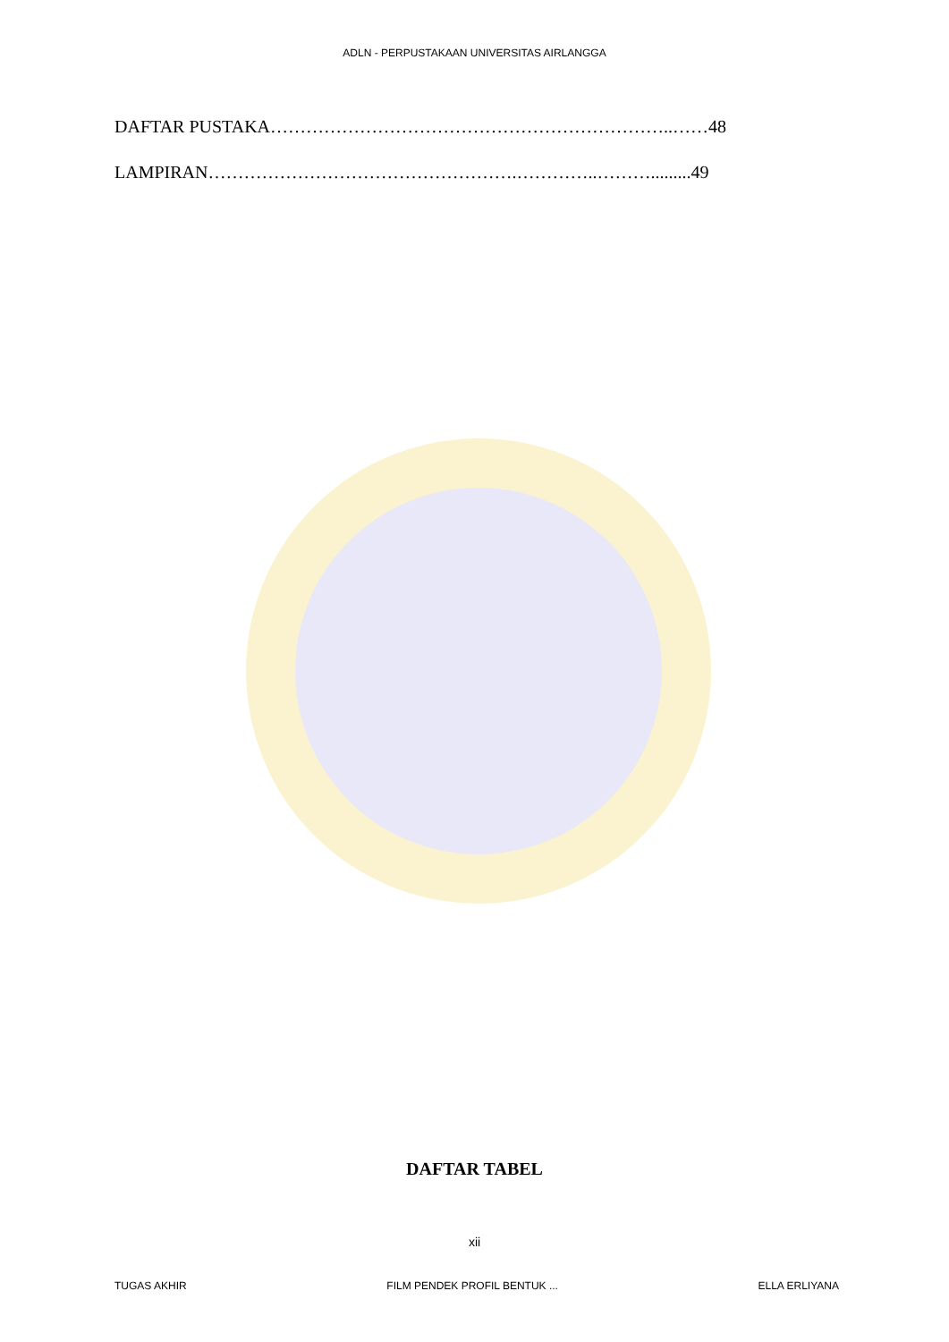ADLN - PERPUSTAKAAN UNIVERSITAS AIRLANGGA
DAFTAR PUSTAKA…………………………………………………………..……48
LAMPIRAN…………………………………………….…………..……….........49
DAFTAR TABEL
xii
TUGAS AKHIR FILM PENDEK PROFIL BENTUK ... ELLA ERLIYANA